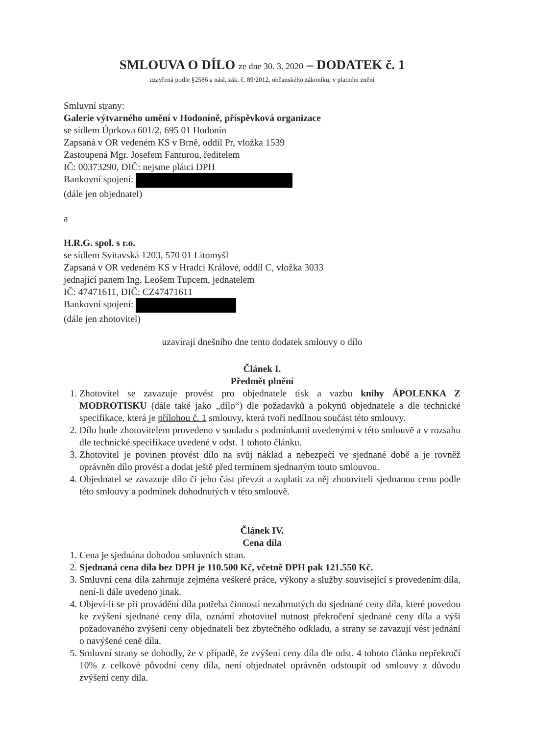SMLOUVA O DÍLO ze dne 30. 3. 2020 – DODATEK č. 1
uzavřená podle §2586 a násl. zák. č. 89/2012, občanského zákoníku, v platném znění
Smluvní strany:
Galerie výtvarného umění v Hodoníně, příspěvková organizace
se sídlem Úprkova 601/2, 695 01 Hodonín
Zapsaná v OR vedeném KS v Brně, oddíl Pr, vložka 1539
Zastoupená Mgr. Josefem Fanturou, ředitelem
IČ: 00373290, DIČ: nejsme plátci DPH
Bankovní spojení:
(dále jen objednatel)
a
H.R.G. spol. s r.o.
se sídlem Svitavská 1203, 570 01 Litomyšl
Zapsaná v OR vedeném KS v Hradci Králové, oddíl C, vložka 3033
jednající panem Ing. Leošem Tupcem, jednatelem
IČ: 47471611, DIČ: CZ47471611
Bankovní spojení:
(dále jen zhotovitel)
uzavírají dnešního dne tento dodatek smlouvy o dílo
Článek I.
Předmět plnění
1. Zhotovitel se zavazuje provést pro objednatele tisk a vazbu knihy ÁPOLENKA Z MODROTISKU (dále také jako „dílo“) dle požadavků a pokynů objednatele a dle technické specifikace, která je přílohou č. 1 smlouvy, která tvoří nedílnou součást této smlouvy.
2. Dílo bude zhotovitelem provedeno v souladu s podmínkami uvedenými v této smlouvě a v rozsahu dle technické specifikace uvedené v odst. 1 tohoto článku.
3. Zhotovitel je povinen provést dílo na svůj náklad a nebezpečí ve sjednané době a je rovněž oprávněn dílo provést a dodat ještě před termínem sjednaným touto smlouvou.
4. Objednatel se zavazuje dílo či jeho část převzít a zaplatit za něj zhotoviteli sjednanou cenu podle této smlouvy a podmínek dohodnutých v této smlouvě.
Článek IV.
Cena díla
1. Cena je sjednána dohodou smluvních stran.
2. Sjednaná cena díla bez DPH je 110.500 Kč, včetně DPH pak 121.550 Kč.
3. Smluvní cena díla zahrnuje zejména veškeré práce, výkony a služby související s provedením díla, není-li dále uvedeno jinak.
4. Objeví-li se při provádění díla potřeba činností nezahrnutých do sjednané ceny díla, které povedou ke zvýšení sjednané ceny díla, oznámí zhotovitel nutnost překročení sjednané ceny díla a výši požadovaného zvýšení ceny objednateli bez zbytečného odkladu, a strany se zavazují vést jednání o navýšené ceně díla.
5. Smluvní strany se dohodly, že v případě, že zvýšení ceny díla dle odst. 4 tohoto článku nepřekročí 10% z celkové původní ceny díla, není objednatel oprávněn odstoupit od smlouvy z důvodu zvýšení ceny díla.